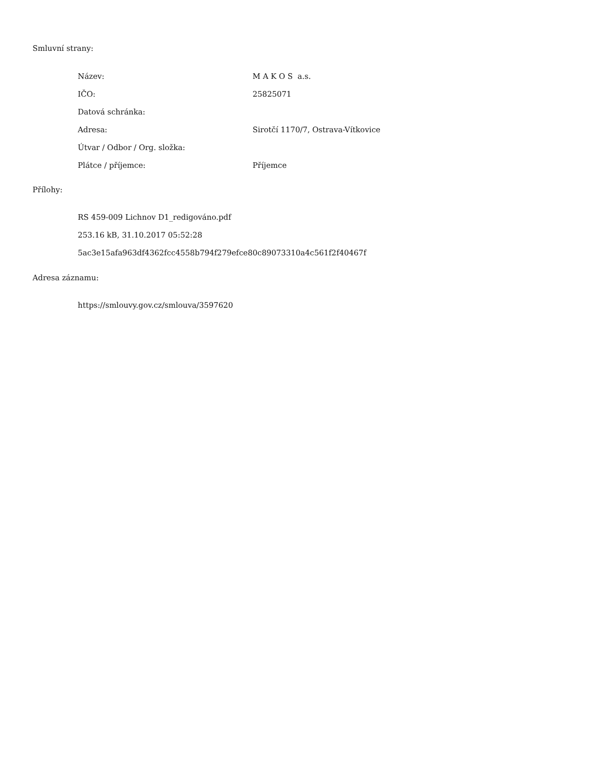Smluvní strany:
| Název: | M A K O S a.s. |
| IČO: | 25825071 |
| Datová schránka: | |
| Adresa: | Sirotčí 1170/7, Ostrava-Vítkovice |
| Útvar / Odbor / Org. složka: | |
| Plátce / příjemce: | Příjemce |
Přílohy:
RS 459-009 Lichnov D1_redigováno.pdf
253.16 kB, 31.10.2017 05:52:28
5ac3e15afa963df4362fcc4558b794f279efce80c89073310a4c561f2f40467f
Adresa záznamu:
https://smlouvy.gov.cz/smlouva/3597620